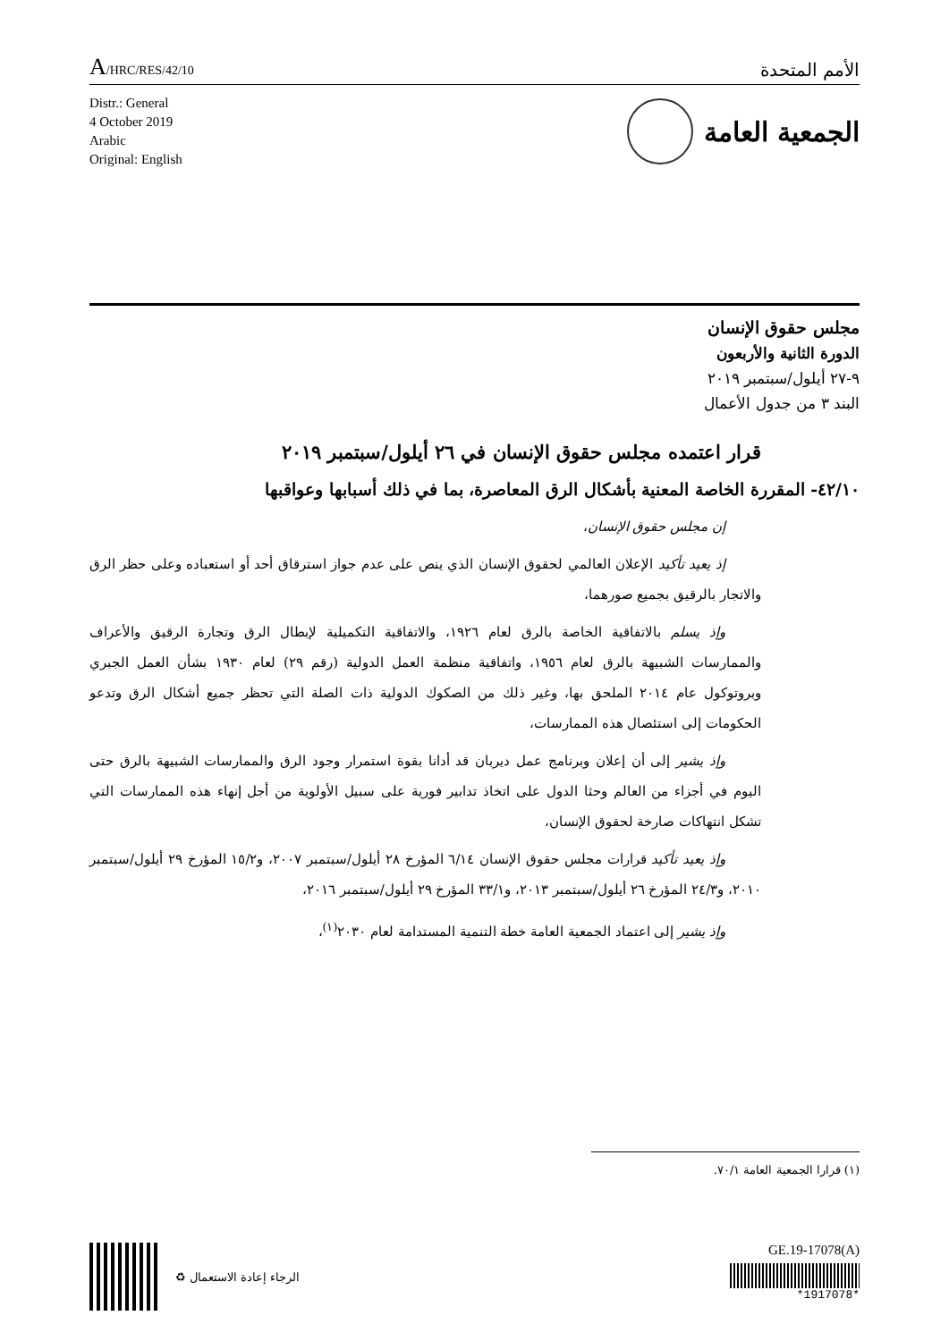A/HRC/RES/42/10
الأمم المتحدة
Distr.: General
4 October 2019
Arabic
Original: English
الجمعية العامة
مجلس حقوق الإنسان
الدورة الثانية والأربعون
٩-٢٧ أيلول/سبتمبر ٢٠١٩
البند ٣ من جدول الأعمال
قرار اعتمده مجلس حقوق الإنسان في ٢٦ أيلول/سبتمبر ٢٠١٩
٤٢/١٠- المقررة الخاصة المعنية بأشكال الرق المعاصرة، بما في ذلك أسبابها وعواقبها
إن مجلس حقوق الإنسان،
إذ يعيد تأكيد الإعلان العالمي لحقوق الإنسان الذي ينص على عدم جواز استرقاق أحد أو استعباده وعلى حظر الرق والاتجار بالرقيق بجميع صورهما،
وإذ يسلم بالاتفاقية الخاصة بالرق لعام ١٩٢٦، والاتفاقية التكميلية لإبطال الرق وتجارة الرقيق والأعراف والممارسات الشبيهة بالرق لعام ١٩٥٦، واتفاقية منظمة العمل الدولية (رقم ٢٩) لعام ١٩٣٠ بشأن العمل الجبري وبروتوكول عام ٢٠١٤ الملحق بها، وغير ذلك من الصكوك الدولية ذات الصلة التي تحظر جميع أشكال الرق وتدعو الحكومات إلى استئصال هذه الممارسات،
وإذ يشير إلى أن إعلان وبرنامج عمل ديربان قد أدانا بقوة استمرار وجود الرق والممارسات الشبيهة بالرق حتى اليوم في أجزاء من العالم وحثا الدول على اتخاذ تدابير فورية على سبيل الأولوية من أجل إنهاء هذه الممارسات التي تشكل انتهاكات صارخة لحقوق الإنسان،
وإذ يعيد تأكيد قرارات مجلس حقوق الإنسان ٦/١٤ المؤرخ ٢٨ أيلول/سبتمبر ٢٠٠٧، و١٥/٢ المؤرخ ٢٩ أيلول/سبتمبر ٢٠١٠، و٢٤/٣ المؤرخ ٢٦ أيلول/سبتمبر ٢٠١٣، و٣٣/١ المؤرخ ٢٩ أيلول/سبتمبر ٢٠١٦،
وإذ يشير إلى اعتماد الجمعية العامة خطة التنمية المستدامة لعام ٢٠٣٠<sup>(١)</sup>،
(١) قرارا الجمعية العامة ٧٠/١.
الرجاء إعادة الاستعمال ♻
GE.19-17078(A)
*1917078*